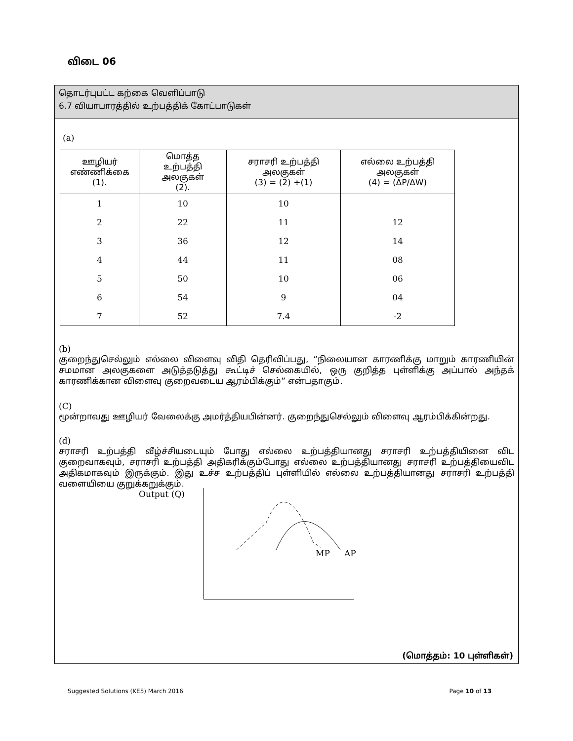விடை 06
தொடர்புபட்ட கற்கை வெளிப்பாடு
6.7 வியாபாரத்தில் உற்பத்திக் கோட்பாடுகள்
(a)
| ஊழியர் எண்ணிக்கை (1). | மொத்த உற்பத்தி அலகுகள் (2). | சராசரி உற்பத்தி அலகுகள் (3) = (2) ÷(1) | எல்லை உற்பத்தி அலகுகள் (4) = (ΔP/ΔW) |
| --- | --- | --- | --- |
| 1 | 10 | 10 | |
| 2 | 22 | 11 | 12 |
| 3 | 36 | 12 | 14 |
| 4 | 44 | 11 | 08 |
| 5 | 50 | 10 | 06 |
| 6 | 54 | 9 | 04 |
| 7 | 52 | 7.4 | -2 |
(b)
குறைந்துசெல்லும் எல்லை விளைவு விதி தெரிவிப்பது, “நிலையான காரணிக்கு மாறும் காரணியின் சமமான அலகுகளை அடுத்தடுத்து கூட்டிச் செல்கையில், ஒரு குறித்த புள்ளிக்கு அப்பால் அந்தக் காரணிக்கான விளைவு குறைவடைய ஆரம்பிக்கும்” என்பதாகும்.
(C)
மூன்றாவது ஊழியர் வேலைக்கு அமர்த்தியபின்னர். குறைந்துசெல்லும் விளைவு ஆரம்பிக்கின்றது.
(d)
சராசரி உற்பத்தி வீழ்ச்சியடையும் போது எல்லை உற்பத்தியானது சராசரி உற்பத்தியினை விட குறைவாகவும், சராசரி உற்பத்தி அதிகரிக்கும்போது எல்லை உற்பத்தியானது சராசரி உற்பத்தியைவிட அதிகமாகவும் இருக்கும். இது உச்ச உற்பத்திப் புள்ளியில் எல்லை உற்பத்தியானது சராசரி உற்பத்தி வளையியை குறுக்கறுக்கும்.
Output (Q)
MP
AP
(மொத்தம்: 10 புள்ளிகள்)
Suggested Solutions (KE5) March 2016 Page 10 of 13